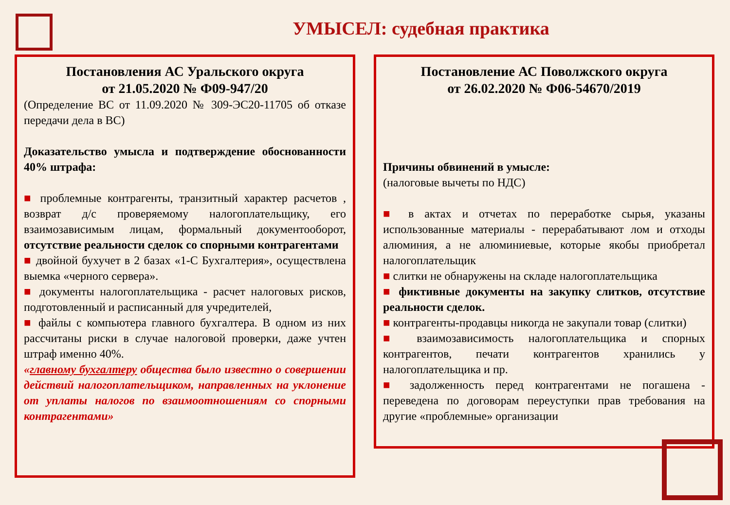УМЫСЕЛ: судебная практика
Постановления АС Уральского округа
от 21.05.2020 № Ф09-947/20
(Определение ВС от 11.09.2020 № 309-ЭС20-11705 об отказе передачи дела в ВС)
Доказательство умысла и подтверждение обоснованности 40% штрафа:
■ проблемные контрагенты, транзитный характер расчетов , возврат д/с проверяемому налогоплательщику, его взаимозависимым лицам, формальный документооборот, отсутствие реальности сделок со спорными контрагентами
■ двойной бухучет в 2 базах «1-С Бухгалтерия», осуществлена выемка «черного сервера».
■ документы налогоплательщика - расчет налоговых рисков, подготовленный и расписанный для учредителей,
■ файлы с компьютера главного бухгалтера. В одном из них рассчитаны риски в случае налоговой проверки, даже учтен штраф именно 40%.
«главному бухгалтеру общества было известно о совершении действий налогоплательщиком, направленных на уклонение от уплаты налогов по взаимоотношениям со спорными контрагентами»
Постановление АС Поволжского округа
от 26.02.2020 № Ф06-54670/2019
Причины обвинений в умысле:
(налоговые вычеты по НДС)
■ в актах и отчетах по переработке сырья, указаны использованные материалы - перерабатывают лом и отходы алюминия, а не алюминиевые, которые якобы приобретал налогоплательщик
■ слитки не обнаружены на складе налогоплательщика
■ фиктивные документы на закупку слитков, отсутствие реальности сделок.
■ контрагенты-продавцы никогда не закупали товар (слитки)
■ взаимозависимость налогоплательщика и спорных контрагентов, печати контрагентов хранились у налогоплательщика и пр.
■ задолженность перед контрагентами не погашена - переведена по договорам переуступки прав требования на другие «проблемные» организации